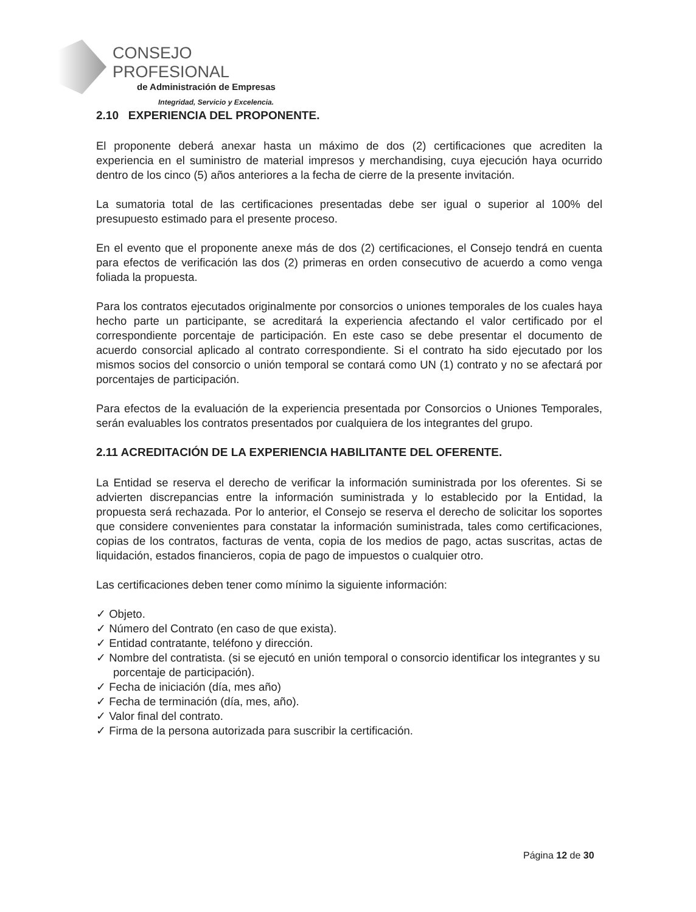CONSEJO PROFESIONAL
de Administración de Empresas
Integridad, Servicio y Excelencia.
2.10 EXPERIENCIA DEL PROPONENTE.
El proponente deberá anexar hasta un máximo de dos (2) certificaciones que acrediten la experiencia en el suministro de material impresos y merchandising, cuya ejecución haya ocurrido dentro de los cinco (5) años anteriores a la fecha de cierre de la presente invitación.
La sumatoria total de las certificaciones presentadas debe ser igual o superior al 100% del presupuesto estimado para el presente proceso.
En el evento que el proponente anexe más de dos (2) certificaciones, el Consejo tendrá en cuenta para efectos de verificación las dos (2) primeras en orden consecutivo de acuerdo a como venga foliada la propuesta.
Para los contratos ejecutados originalmente por consorcios o uniones temporales de los cuales haya hecho parte un participante, se acreditará la experiencia afectando el valor certificado por el correspondiente porcentaje de participación. En este caso se debe presentar el documento de acuerdo consorcial aplicado al contrato correspondiente. Si el contrato ha sido ejecutado por los mismos socios del consorcio o unión temporal se contará como UN (1) contrato y no se afectará por porcentajes de participación.
Para efectos de la evaluación de la experiencia presentada por Consorcios o Uniones Temporales, serán evaluables los contratos presentados por cualquiera de los integrantes del grupo.
2.11 ACREDITACIÓN DE LA EXPERIENCIA HABILITANTE DEL OFERENTE.
La Entidad se reserva el derecho de verificar la información suministrada por los oferentes. Si se advierten discrepancias entre la información suministrada y lo establecido por la Entidad, la propuesta será rechazada. Por lo anterior, el Consejo se reserva el derecho de solicitar los soportes que considere convenientes para constatar la información suministrada, tales como certificaciones, copias de los contratos, facturas de venta, copia de los medios de pago, actas suscritas, actas de liquidación, estados financieros, copia de pago de impuestos o cualquier otro.
Las certificaciones deben tener como mínimo la siguiente información:
✓ Objeto.
✓ Número del Contrato (en caso de que exista).
✓ Entidad contratante, teléfono y dirección.
✓ Nombre del contratista. (si se ejecutó en unión temporal o consorcio identificar los integrantes y su porcentaje de participación).
✓ Fecha de iniciación (día, mes año)
✓ Fecha de terminación (día, mes, año).
✓ Valor final del contrato.
✓ Firma de la persona autorizada para suscribir la certificación.
Página 12 de 30